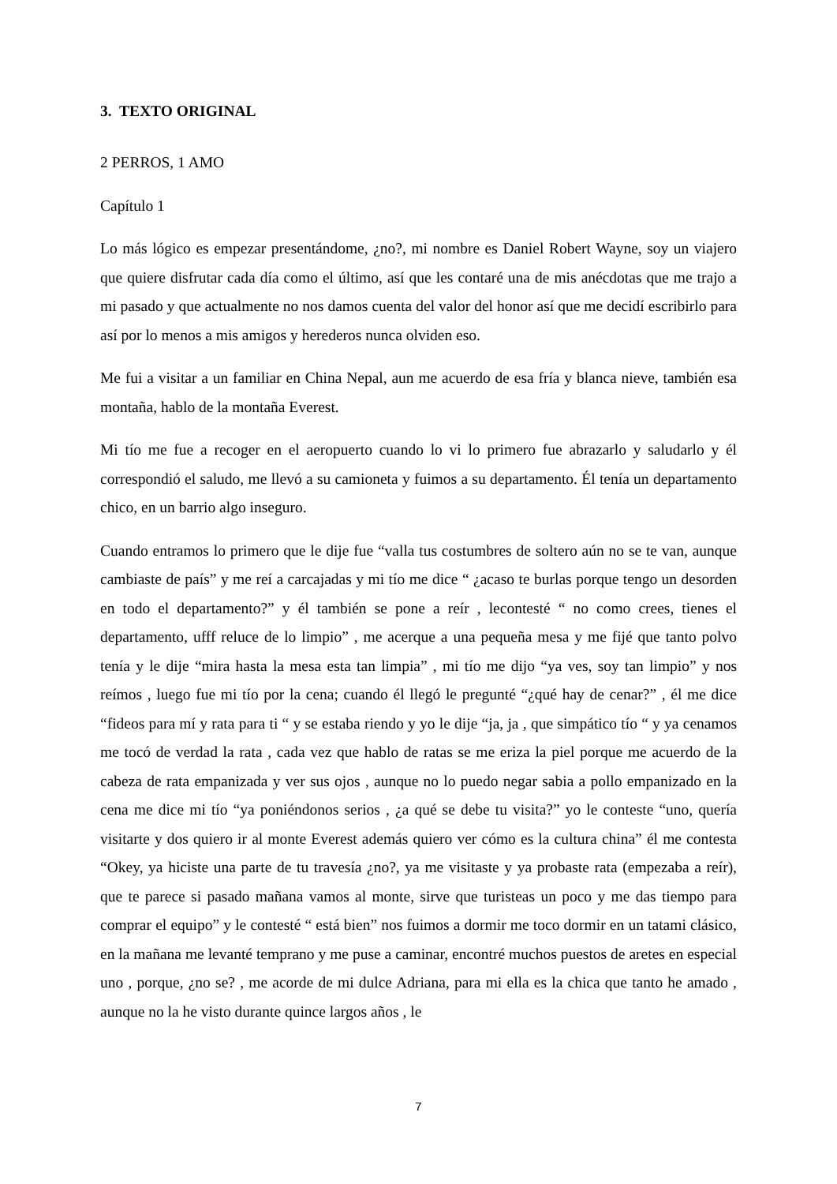3. TEXTO ORIGINAL
2 PERROS, 1 AMO
Capítulo 1
Lo más lógico es empezar presentándome, ¿no?, mi nombre es Daniel Robert Wayne, soy un viajero que quiere disfrutar cada día como el último, así que les contaré una de mis anécdotas que me trajo a mi pasado y que actualmente no nos damos cuenta del valor del honor así que me decidí escribirlo para así por lo menos a mis amigos y herederos nunca olviden eso.
Me fui a visitar a un familiar en China Nepal, aun me acuerdo de esa fría y blanca nieve, también esa montaña, hablo de la montaña Everest.
Mi tío me fue a recoger en el aeropuerto cuando lo vi lo primero fue abrazarlo y saludarlo y él correspondió el saludo, me llevó a su camioneta y fuimos a su departamento. Él tenía un departamento chico, en un barrio algo inseguro.
Cuando entramos lo primero que le dije fue “valla tus costumbres de soltero aún no se te van, aunque cambiaste de país” y me reí a carcajadas y mi tío me dice “ ¿acaso te burlas porque tengo un desorden en todo el departamento?” y él también se pone a reír , lecontesté “ no como crees, tienes el departamento, ufff reluce de lo limpio” , me acerque a una pequeña mesa y me fijé que tanto polvo tenía y le dije “mira hasta la mesa esta tan limpia” , mi tío me dijo “ya ves, soy tan limpio” y nos reímos , luego fue mi tío por la cena; cuando él llegó le pregunté “¿qué hay de cenar?” , él me dice “fideos para mí y rata para ti “ y se estaba riendo y yo le dije “ja, ja , que simpático tío “ y ya cenamos me tocó de verdad la rata , cada vez que hablo de ratas se me eriza la piel porque me acuerdo de la cabeza de rata empanizada y ver sus ojos , aunque no lo puedo negar sabia a pollo empanizado en la cena me dice mi tío “ya poniéndonos serios , ¿a qué se debe tu visita?” yo le conteste “uno, quería visitarte y dos quiero ir al monte Everest además quiero ver cómo es la cultura china” él me contesta “Okey, ya hiciste una parte de tu travesía ¿no?, ya me visitaste y ya probaste rata (empezaba a reír), que te parece si pasado mañana vamos al monte, sirve que turisteas un poco y me das tiempo para comprar el equipo” y le contesté “ está bien” nos fuimos a dormir me toco dormir en un tatami clásico, en la mañana me levanté temprano y me puse a caminar, encontré muchos puestos de aretes en especial uno , porque, ¿no se? , me acorde de mi dulce Adriana, para mi ella es la chica que tanto he amado , aunque no la he visto durante quince largos años , le
7